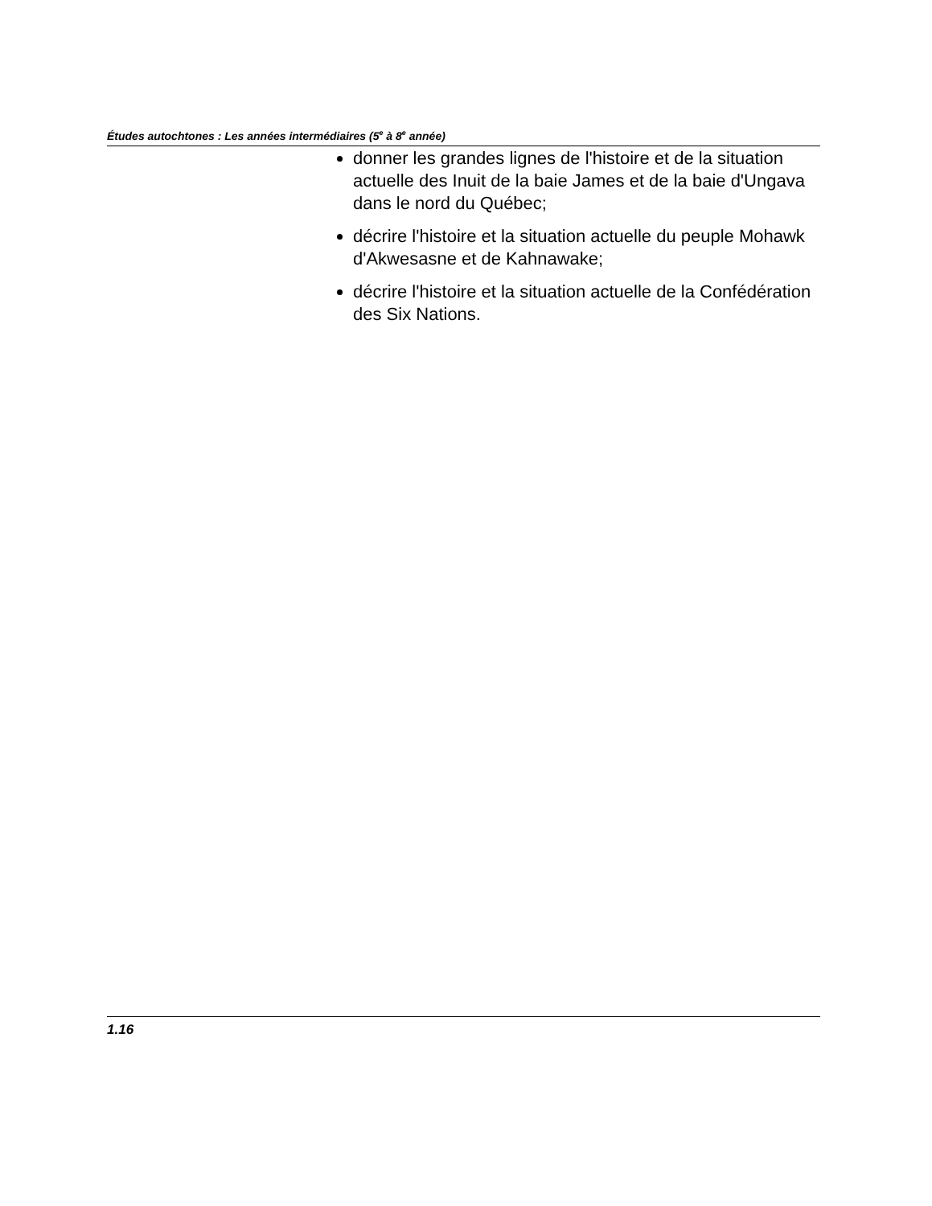Études autochtones : Les années intermédiaires (5<sup>e</sup> à 8<sup>e</sup> année)
donner les grandes lignes de l'histoire et de la situation actuelle des Inuit de la baie James et de la baie d'Ungava dans le nord du Québec;
décrire l'histoire et la situation actuelle du peuple Mohawk d'Akwesasne et de Kahnawake;
décrire l'histoire et la situation actuelle de la Confédération des Six Nations.
1.16